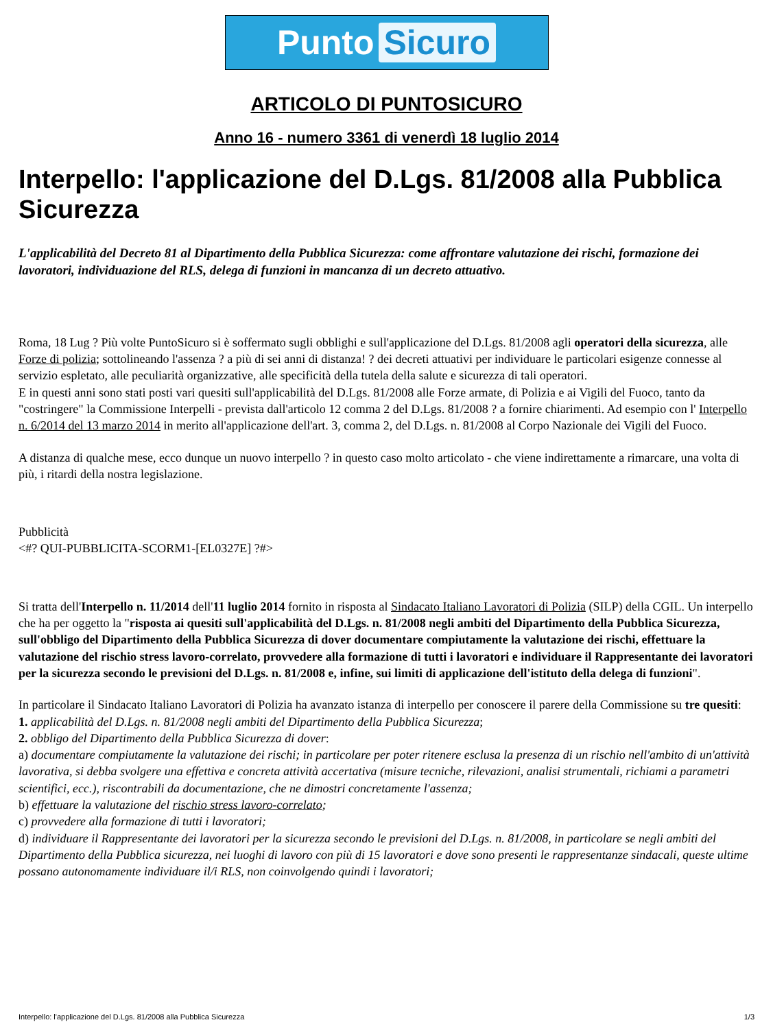Punto Sicuro
ARTICOLO DI PUNTOSICURO
Anno 16 - numero 3361 di venerdì 18 luglio 2014
Interpello: l'applicazione del D.Lgs. 81/2008 alla Pubblica Sicurezza
L'applicabilità del Decreto 81 al Dipartimento della Pubblica Sicurezza: come affrontare valutazione dei rischi, formazione dei lavoratori, individuazione del RLS, delega di funzioni in mancanza di un decreto attuativo.
Roma, 18 Lug ? Più volte PuntoSicuro si è soffermato sugli obblighi e sull'applicazione del D.Lgs. 81/2008 agli operatori della sicurezza, alle Forze di polizia; sottolineando l'assenza ? a più di sei anni di distanza! ? dei decreti attuativi per individuare le particolari esigenze connesse al servizio espletato, alle peculiarità organizzative, alle specificità della tutela della salute e sicurezza di tali operatori.
E in questi anni sono stati posti vari quesiti sull'applicabilità del D.Lgs. 81/2008 alle Forze armate, di Polizia e ai Vigili del Fuoco, tanto da "costringere" la Commissione Interpelli - prevista dall'articolo 12 comma 2 del D.Lgs. 81/2008 ? a fornire chiarimenti. Ad esempio con l' Interpello n. 6/2014 del 13 marzo 2014 in merito all'applicazione dell'art. 3, comma 2, del D.Lgs. n. 81/2008 al Corpo Nazionale dei Vigili del Fuoco.
A distanza di qualche mese, ecco dunque un nuovo interpello ? in questo caso molto articolato - che viene indirettamente a rimarcare, una volta di più, i ritardi della nostra legislazione.
Pubblicità
<#? QUI-PUBBLICITA-SCORM1-[EL0327E] ?#>
Si tratta dell'Interpello n. 11/2014 dell'11 luglio 2014 fornito in risposta al Sindacato Italiano Lavoratori di Polizia (SILP) della CGIL. Un interpello che ha per oggetto la "risposta ai quesiti sull'applicabilità del D.Lgs. n. 81/2008 negli ambiti del Dipartimento della Pubblica Sicurezza, sull'obbligo del Dipartimento della Pubblica Sicurezza di dover documentare compiutamente la valutazione dei rischi, effettuare la valutazione del rischio stress lavoro-correlato, provvedere alla formazione di tutti i lavoratori e individuare il Rappresentante dei lavoratori per la sicurezza secondo le previsioni del D.Lgs. n. 81/2008 e, infine, sui limiti di applicazione dell'istituto della delega di funzioni".
In particolare il Sindacato Italiano Lavoratori di Polizia ha avanzato istanza di interpello per conoscere il parere della Commissione su tre quesiti:
1. applicabilità del D.Lgs. n. 81/2008 negli ambiti del Dipartimento della Pubblica Sicurezza;
2. obbligo del Dipartimento della Pubblica Sicurezza di dover:
a) documentare compiutamente la valutazione dei rischi; in particolare per poter ritenere esclusa la presenza di un rischio nell'ambito di un'attività lavorativa, si debba svolgere una effettiva e concreta attività accertativa (misure tecniche, rilevazioni, analisi strumentali, richiami a parametri scientifici, ecc.), riscontrabili da documentazione, che ne dimostri concretamente l'assenza;
b) effettuare la valutazione del rischio stress lavoro-correlato;
c) provvedere alla formazione di tutti i lavoratori;
d) individuare il Rappresentante dei lavoratori per la sicurezza secondo le previsioni del D.Lgs. n. 81/2008, in particolare se negli ambiti del Dipartimento della Pubblica sicurezza, nei luoghi di lavoro con più di 15 lavoratori e dove sono presenti le rappresentanze sindacali, queste ultime possano autonomamente individuare il/i RLS, non coinvolgendo quindi i lavoratori;
Interpello: l'applicazione del D.Lgs. 81/2008 alla Pubblica Sicurezza 1/3